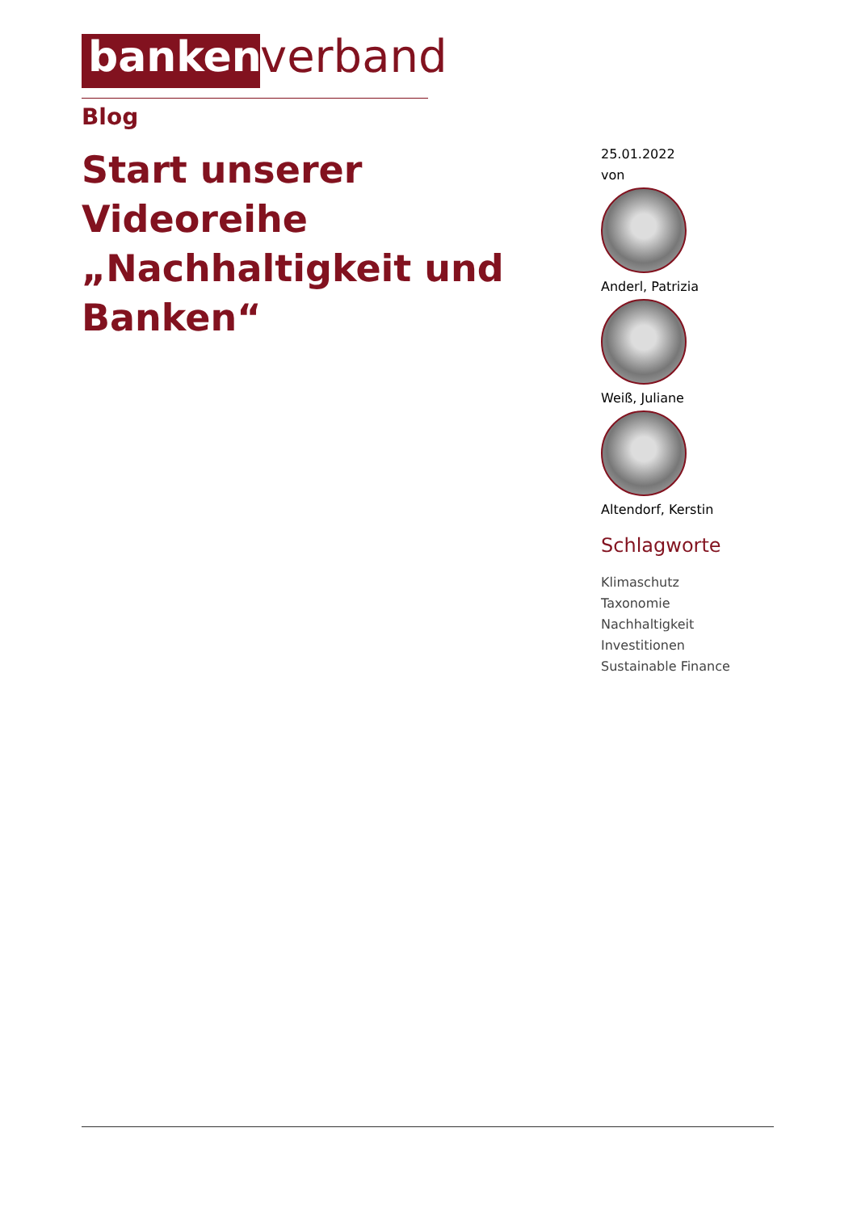banken
verband
Blog
Start unserer Videoreihe „Nachhaltigkeit und Banken“
25.01.2022
von
Anderl, Patrizia
Weiß, Juliane
Altendorf, Kerstin
Schlagworte
Klimaschutz
Taxonomie
Nachhaltigkeit
Investitionen
Sustainable Finance